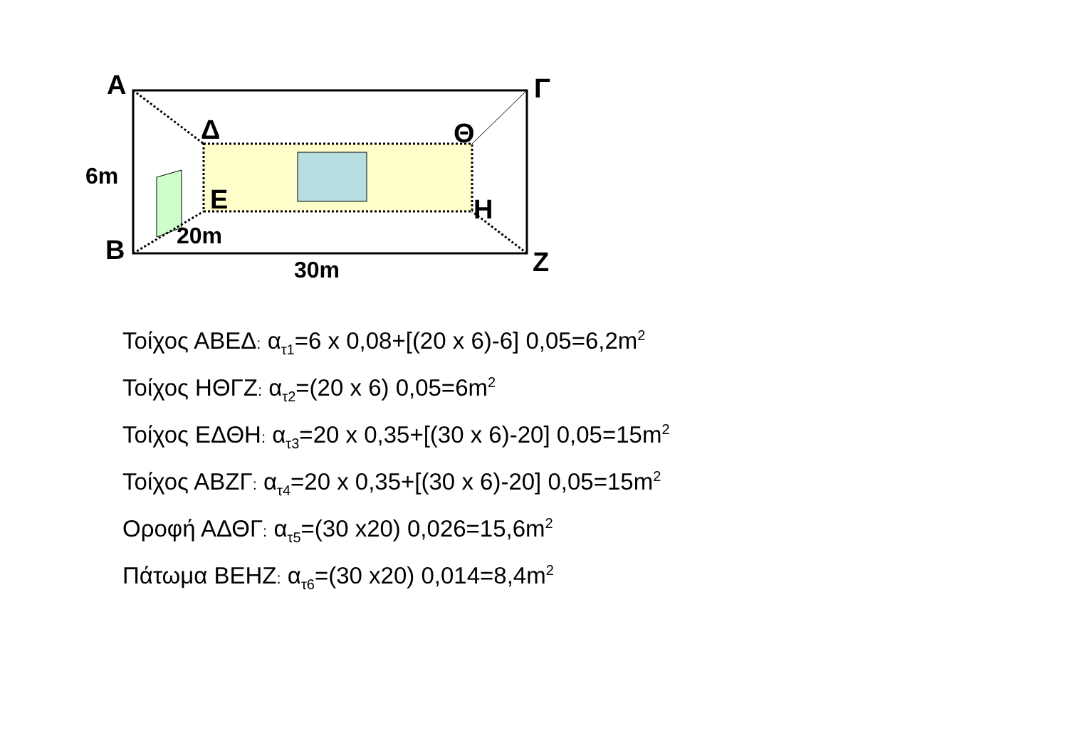Α
Γ
Δ
Θ
Ε
Η
Β
Ζ
6m
20m
30m
Τοίχος ΑΒΕΔ: α<sub>τ1</sub>=6 x 0,08+[(20 x 6)-6] 0,05=6,2m<sup>2</sup>
Τοίχος ΗΘΓΖ: α<sub>τ2</sub>=(20 x 6) 0,05=6m<sup>2</sup>
Τοίχος ΕΔΘΗ: α<sub>τ3</sub>=20 x 0,35+[(30 x 6)-20] 0,05=15m<sup>2</sup>
Τοίχος ΑΒΖΓ: α<sub>τ4</sub>=20 x 0,35+[(30 x 6)-20] 0,05=15m<sup>2</sup>
Οροφή ΑΔΘΓ: α<sub>τ5</sub>=(30 x20) 0,026=15,6m<sup>2</sup>
Πάτωμα ΒΕΗΖ: α<sub>τ6</sub>=(30 x20) 0,014=8,4m<sup>2</sup>